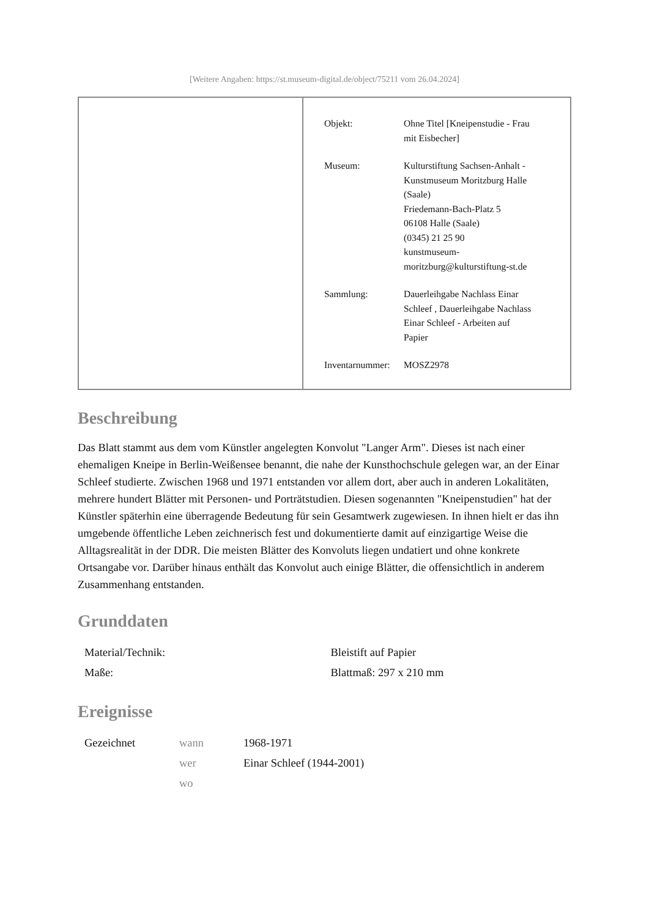[Weitere Angaben: https://st.museum-digital.de/object/75211 vom 26.04.2024]
| Objekt: | Ohne Titel [Kneipenstudie - Frau mit Eisbecher] |
| Museum: | Kulturstiftung Sachsen-Anhalt - Kunstmuseum Moritzburg Halle (Saale) Friedemann-Bach-Platz 5 06108 Halle (Saale) (0345) 21 25 90 kunstmuseum- moritzburg@kulturstiftung-st.de |
| Sammlung: | Dauerleihgabe Nachlass Einar Schleef , Dauerleihgabe Nachlass Einar Schleef - Arbeiten auf Papier |
| Inventarnummer: | MOSZ2978 |
Beschreibung
Das Blatt stammt aus dem vom Künstler angelegten Konvolut "Langer Arm". Dieses ist nach einer ehemaligen Kneipe in Berlin-Weißensee benannt, die nahe der Kunsthochschule gelegen war, an der Einar Schleef studierte. Zwischen 1968 und 1971 entstanden vor allem dort, aber auch in anderen Lokalitäten, mehrere hundert Blätter mit Personen- und Porträtstudien. Diesen sogenannten "Kneipenstudien" hat der Künstler späterhin eine überragende Bedeutung für sein Gesamtwerk zugewiesen. In ihnen hielt er das ihn umgebende öffentliche Leben zeichnerisch fest und dokumentierte damit auf einzigartige Weise die Alltagsrealität in der DDR. Die meisten Blätter des Konvoluts liegen undatiert und ohne konkrete Ortsangabe vor. Darüber hinaus enthält das Konvolut auch einige Blätter, die offensichtlich in anderem Zusammenhang entstanden.
Grunddaten
| Material/Technik: | Bleistift auf Papier |
| Maße: | Blattmaß: 297 x 210 mm |
Ereignisse
| Gezeichnet | wann | 1968-1971 |
| | wer | Einar Schleef (1944-2001) |
| | wo | |